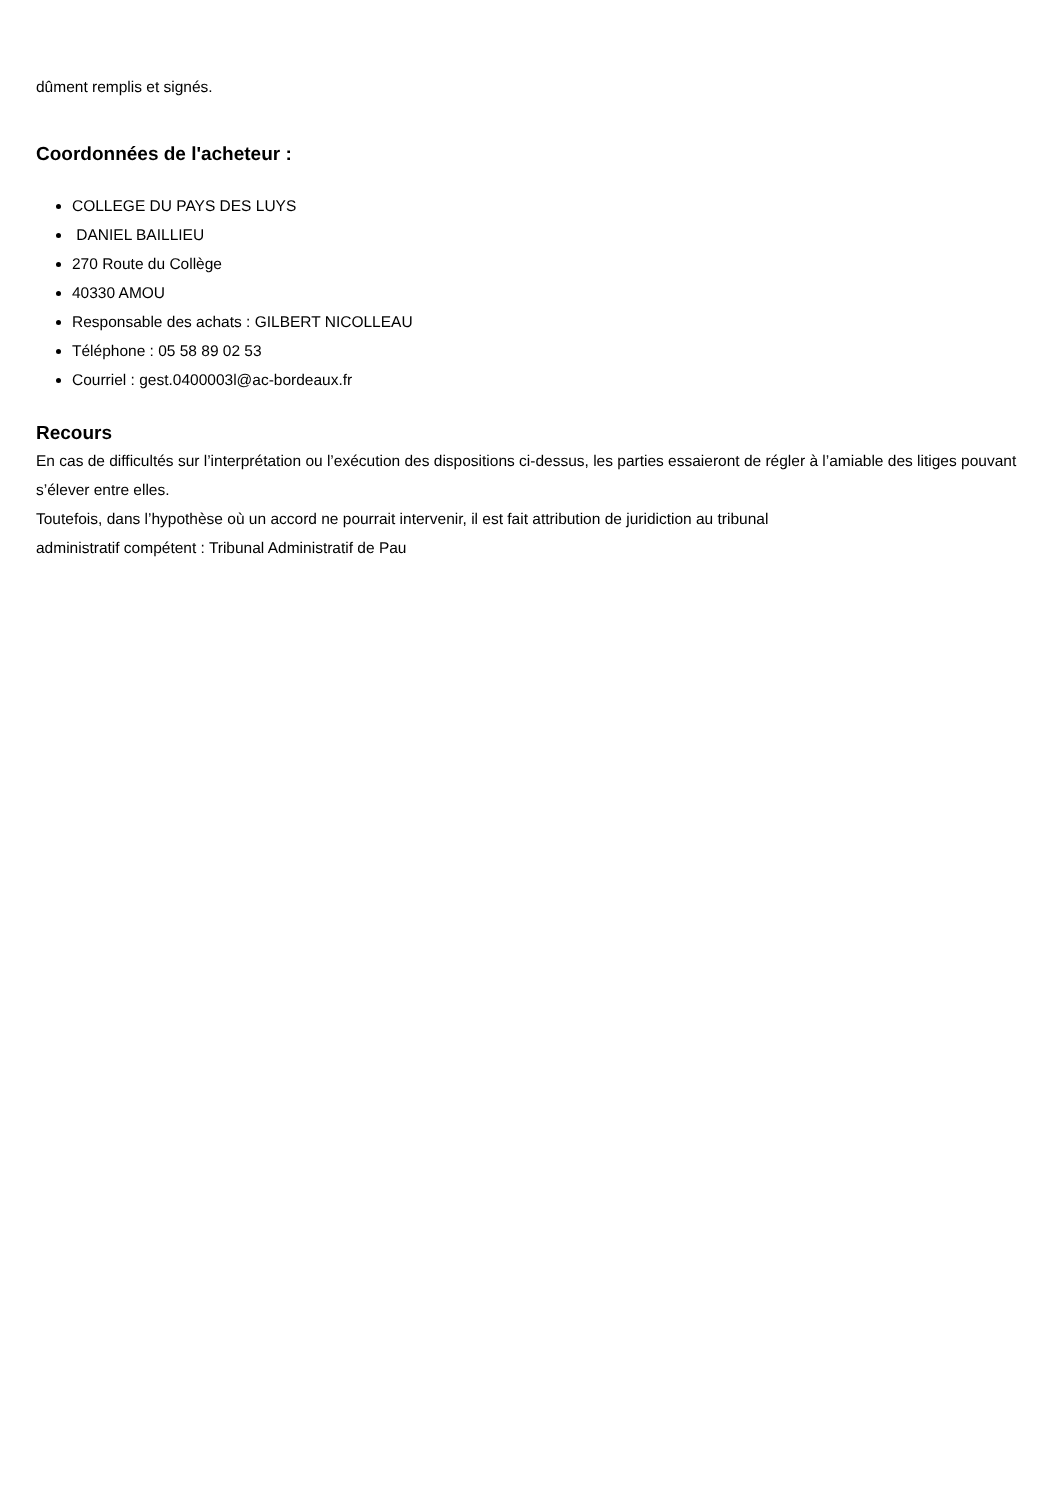dûment remplis et signés.
Coordonnées de l'acheteur :
COLLEGE DU PAYS DES LUYS
DANIEL BAILLIEU
270 Route du Collège
40330 AMOU
Responsable des achats : GILBERT NICOLLEAU
Téléphone : 05 58 89 02 53
Courriel : gest.0400003l@ac-bordeaux.fr
Recours
En cas de difficultés sur l’interprétation ou l’exécution des dispositions ci-dessus, les parties essaieront de régler à l’amiable des litiges pouvant s’élever entre elles.
Toutefois, dans l’hypothèse où un accord ne pourrait intervenir, il est fait attribution de juridiction au tribunal
administratif compétent : Tribunal Administratif de Pau